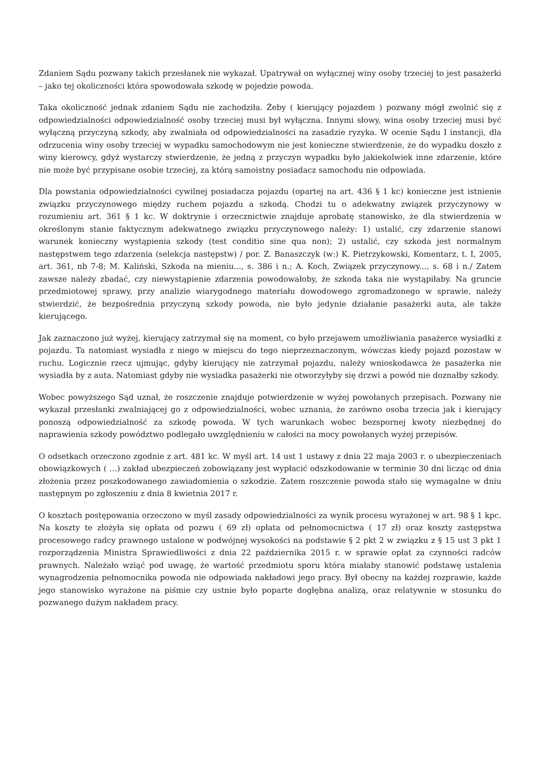Zdaniem Sądu pozwany takich przesłanek nie wykazał. Upatrywał on wyłącznej winy osoby trzeciej to jest pasażerki – jako tej okoliczności która spowodowała szkodę w pojedzie powoda.
Taka okoliczność jednak zdaniem Sądu nie zachodziła. Żeby ( kierujący pojazdem ) pozwany mógł zwolnić się z odpowiedzialności odpowiedzialność osoby trzeciej musi był wyłączna. Innymi słowy, wina osoby trzeciej musi być wyłączną przyczyną szkody, aby zwalniała od odpowiedzialności na zasadzie ryzyka. W ocenie Sądu I instancji, dla odrzucenia winy osoby trzeciej w wypadku samochodowym nie jest konieczne stwierdzenie, że do wypadku doszło z winy kierowcy, gdyż wystarczy stwierdzenie, że jedną z przyczyn wypadku było jakiekolwiek inne zdarzenie, które nie może być przypisane osobie trzeciej, za którą samoistny posiadacz samochodu nie odpowiada.
Dla powstania odpowiedzialności cywilnej posiadacza pojazdu (opartej na art. 436 § 1 kc) konieczne jest istnienie związku przyczynowego między ruchem pojazdu a szkodą. Chodzi tu o adekwatny związek przyczynowy w rozumieniu art. 361 § 1 kc. W doktrynie i orzecznictwie znajduje aprobatę stanowisko, że dla stwierdzenia w określonym stanie faktycznym adekwatnego związku przyczynowego należy: 1) ustalić, czy zdarzenie stanowi warunek konieczny wystąpienia szkody (test conditio sine qua non); 2) ustalić, czy szkoda jest normalnym następstwem tego zdarzenia (selekcja następstw) / por. Z. Banaszczyk (w:) K. Pietrzykowski, Komentarz, t. I, 2005, art. 361, nb 7-8; M. Kaliński, Szkoda na mieniu..., s. 386 i n.; A. Koch, Związek przyczynowy..., s. 68 i n./ Zatem zawsze należy zbadać, czy niewystąpienie zdarzenia powodowałoby, że szkoda taka nie wystąpiłaby. Na gruncie przedmiotowej sprawy, przy analizie wiarygodnego materiału dowodowego zgromadzonego w sprawie, należy stwierdzić, że bezpośrednia przyczyną szkody powoda, nie było jedynie działanie pasażerki auta, ale także kierującego.
Jak zaznaczono już wyżej, kierujący zatrzymał się na moment, co było przejawem umożliwiania pasażerce wysiadki z pojazdu. Ta natomiast wysiadła z niego w miejscu do tego nieprzeznaczonym, wówczas kiedy pojazd pozostaw w ruchu. Logicznie rzecz ujmując, gdyby kierujący nie zatrzymał pojazdu, należy wnioskodawca że pasażerka nie wysiadła by z auta. Natomiast gdyby nie wysiadka pasażerki nie otworzyłyby się drzwi a powód nie doznałby szkody.
Wobec powyższego Sąd uznał, że roszczenie znajduje potwierdzenie w wyżej powołanych przepisach. Pozwany nie wykazał przesłanki zwalniającej go z odpowiedzialności, wobec uznania, że zarówno osoba trzecia jak i kierujący ponoszą odpowiedzialność za szkodę powoda. W tych warunkach wobec bezspornej kwoty niezbędnej do naprawienia szkody powództwo podlegało uwzględnieniu w całości na mocy powołanych wyżej przepisów.
O odsetkach orzeczono zgodnie z art. 481 kc. W myśl art. 14 ust 1 ustawy z dnia 22 maja 2003 r. o ubezpieczeniach obowiązkowych ( …) zakład ubezpieczeń zobowiązany jest wypłacić odszkodowanie w terminie 30 dni licząc od dnia złożenia przez poszkodowanego zawiadomienia o szkodzie. Zatem roszczenie powoda stało się wymagalne w dniu następnym po zgłoszeniu z dnia 8 kwietnia 2017 r.
O kosztach postępowania orzeczono w myśl zasady odpowiedzialności za wynik procesu wyrażonej w art. 98 § 1 kpc. Na koszty te złożyła się opłata od pozwu ( 69 zł) opłata od pełnomocnictwa ( 17 zł) oraz koszty zastępstwa procesowego radcy prawnego ustalone w podwójnej wysokości na podstawie § 2 pkt 2 w związku z § 15 ust 3 pkt 1 rozporządzenia Ministra Sprawiedliwości z dnia 22 października 2015 r. w sprawie opłat za czynności radców prawnych. Należało wziąć pod uwagę, że wartość przedmiotu sporu która miałaby stanowić podstawę ustalenia wynagrodzenia pełnomocnika powoda nie odpowiada nakładowi jego pracy. Był obecny na każdej rozprawie, każde jego stanowisko wyrażone na piśmie czy ustnie było poparte dogłębna analizą, oraz relatywnie w stosunku do pozwanego dużym nakładem pracy.